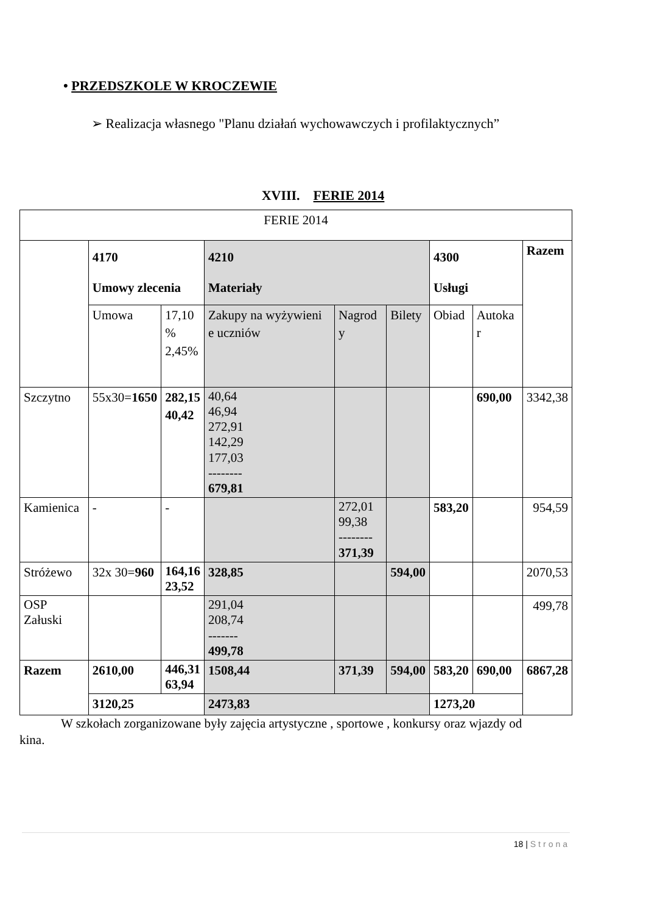• PRZEDSZKOLE W KROCZEWIE
➢ Realizacja własnego "Planu działań wychowawczych i profilaktycznych”
XVIII. FERIE 2014
| FERIE 2014 | | | | | | | | |
| | 4170 Umowy zlecenia | | 4210 Materiały | | | 4300 Usługi | | Razem |
| | Umowa | 17,10 % 2,45% | Zakupy na wyżywieni e uczniów | Nagrod y | Bilety | Obiad | Autoka r | |
| Szczytno | 55x30= 1650 | 282,15 40,42 | 40,64 46,94 272,91 142,29 177,03 -------- 679,81 | | | | 690,00 | 3342,38 |
| Kamienica | - | - | | 272,01 99,38 -------- 371,39 | | 583,20 | | 954,59 |
| Stróżewo | 32x 30= 960 | 164,16 23,52 | 328,85 | | 594,00 | | | 2070,53 |
| OSP Załuski | | | 291,04 208,74 ------- 499,78 | | | | | 499,78 |
| Razem | 2610,00 | 446,31 63,94 | 1508,44 | 371,39 | 594,00 | 583,20 | 690,00 | 6867,28 |
| | 3120,25 | | 2473,83 | | | 1273,20 | | |
W szkołach zorganizowane były zajęcia artystyczne , sportowe , konkursy oraz wjazdy od kina.
18 | Strona